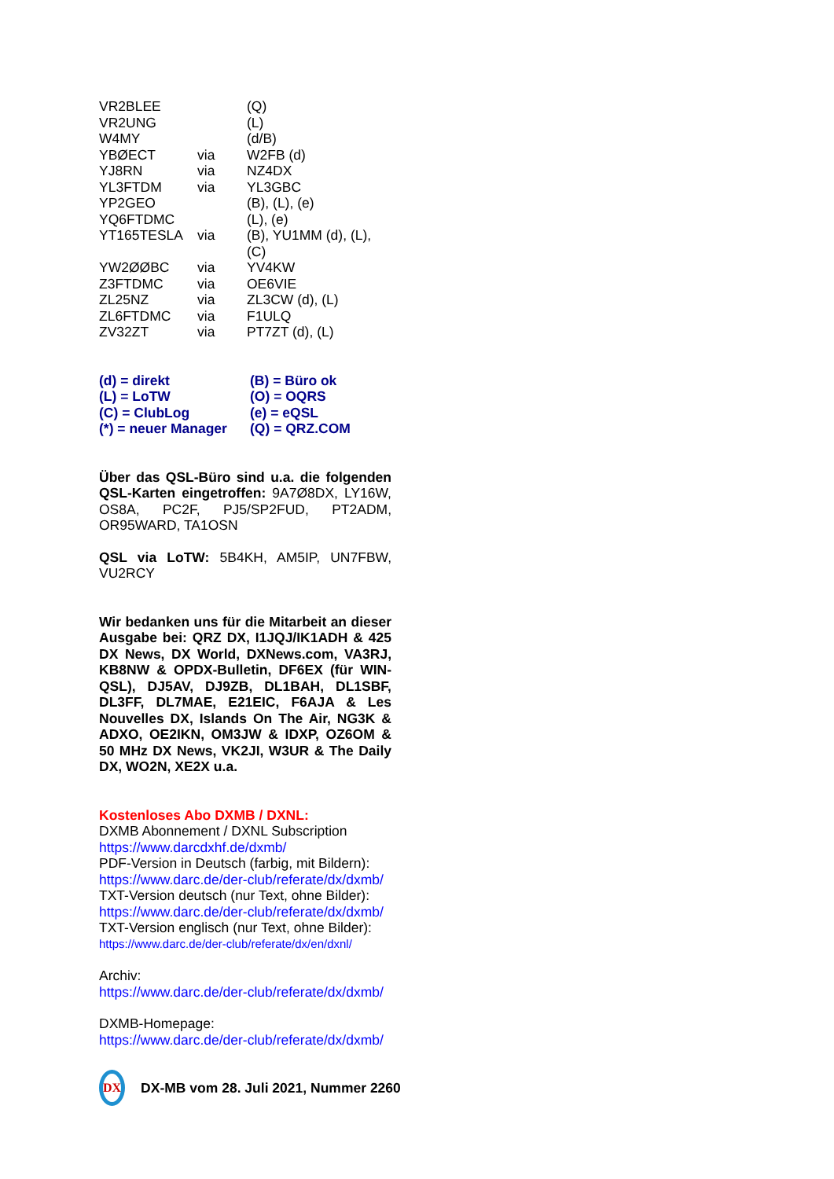| VR2BLEE | | (Q) |
| VR2UNG | | (L) |
| W4MY | | (d/B) |
| YBØECT | via | W2FB (d) |
| YJ8RN | via | NZ4DX |
| YL3FTDM | via | YL3GBC |
| YP2GEO | | (B), (L), (e) |
| YQ6FTDMC | | (L), (e) |
| YT165TESLA | via | (B), YU1MM (d), (L), (C) |
| YW2ØØBC | via | YV4KW |
| Z3FTDMC | via | OE6VIE |
| ZL25NZ | via | ZL3CW (d), (L) |
| ZL6FTDMC | via | F1ULQ |
| ZV32ZT | via | PT7ZT (d), (L) |
| (d) = direkt | (B) = Büro ok |
| (L) = LoTW | (O) = OQRS |
| (C) = ClubLog | (e) = eQSL |
| (*) = neuer Manager | (Q) = QRZ.COM |
Über das QSL-Büro sind u.a. die folgenden QSL-Karten eingetroffen: 9A7Ø8DX, LY16W, OS8A, PC2F, PJ5/SP2FUD, PT2ADM, OR95WARD, TA1OSN
QSL via LoTW: 5B4KH, AM5IP, UN7FBW, VU2RCY
Wir bedanken uns für die Mitarbeit an dieser Ausgabe bei: QRZ DX, I1JQJ/IK1ADH & 425 DX News, DX World, DXNews.com, VA3RJ, KB8NW & OPDX-Bulletin, DF6EX (für WIN-QSL), DJ5AV, DJ9ZB, DL1BAH, DL1SBF, DL3FF, DL7MAE, E21EIC, F6AJA & Les Nouvelles DX, Islands On The Air, NG3K & ADXO, OE2IKN, OM3JW & IDXP, OZ6OM & 50 MHz DX News, VK2JI, W3UR & The Daily DX, WO2N, XE2X u.a.
Kostenloses Abo DXMB / DXNL:
DXMB Abonnement / DXNL Subscription
https://www.darcdxhf.de/dxmb/
PDF-Version in Deutsch (farbig, mit Bildern):
https://www.darc.de/der-club/referate/dx/dxmb/
TXT-Version deutsch (nur Text, ohne Bilder):
https://www.darc.de/der-club/referate/dx/dxmb/
TXT-Version englisch (nur Text, ohne Bilder):
https://www.darc.de/der-club/referate/dx/en/dxnl/
Archiv:
https://www.darc.de/der-club/referate/dx/dxmb/
DXMB-Homepage:
https://www.darc.de/der-club/referate/dx/dxmb/
DX
DX-MB vom 28. Juli 2021, Nummer 2260